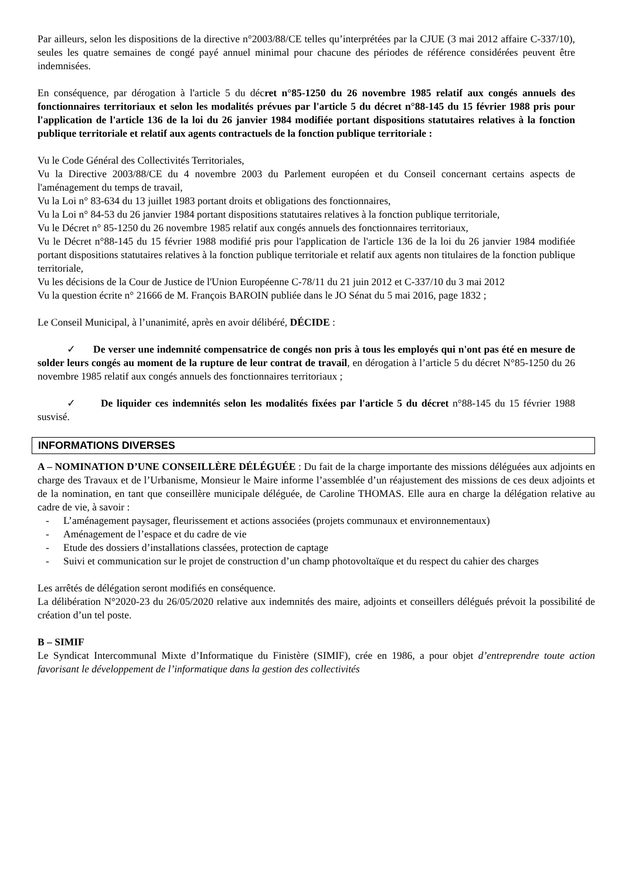Par ailleurs, selon les dispositions de la directive n°2003/88/CE telles qu’interprétées par la CJUE (3 mai 2012 affaire C-337/10), seules les quatre semaines de congé payé annuel minimal pour chacune des périodes de référence considérées peuvent être indemnisées.
En conséquence, par dérogation à l'article 5 du décret n°85-1250 du 26 novembre 1985 relatif aux congés annuels des fonctionnaires territoriaux et selon les modalités prévues par l'article 5 du décret n°88-145 du 15 février 1988 pris pour l'application de l'article 136 de la loi du 26 janvier 1984 modifiée portant dispositions statutaires relatives à la fonction publique territoriale et relatif aux agents contractuels de la fonction publique territoriale :
Vu le Code Général des Collectivités Territoriales,
Vu la Directive 2003/88/CE du 4 novembre 2003 du Parlement européen et du Conseil concernant certains aspects de l'aménagement du temps de travail,
Vu la Loi n° 83-634 du 13 juillet 1983 portant droits et obligations des fonctionnaires,
Vu la Loi n° 84-53 du 26 janvier 1984 portant dispositions statutaires relatives à la fonction publique territoriale,
Vu le Décret n° 85-1250 du 26 novembre 1985 relatif aux congés annuels des fonctionnaires territoriaux,
Vu le Décret n°88-145 du 15 février 1988 modifié pris pour l'application de l'article 136 de la loi du 26 janvier 1984 modifiée portant dispositions statutaires relatives à la fonction publique territoriale et relatif aux agents non titulaires de la fonction publique territoriale,
Vu les décisions de la Cour de Justice de l'Union Européenne C-78/11 du 21 juin 2012 et C-337/10 du 3 mai 2012
Vu la question écrite n° 21666 de M. François BAROIN publiée dans le JO Sénat du 5 mai 2016, page 1832 ;
Le Conseil Municipal, à l’unanimité, après en avoir délibéré, DÉCIDE :
✓ De verser une indemnité compensatrice de congés non pris à tous les employés qui n'ont pas été en mesure de solder leurs congés au moment de la rupture de leur contrat de travail, en dérogation à l’article 5 du décret N°85-1250 du 26 novembre 1985 relatif aux congés annuels des fonctionnaires territoriaux ;
✓ De liquider ces indemnités selon les modalités fixées par l'article 5 du décret n°88-145 du 15 février 1988 susvisé.
INFORMATIONS DIVERSES
A – NOMINATION D’UNE CONSEILLÈRE DÉLÉGUÉE : Du fait de la charge importante des missions déléguées aux adjoints en charge des Travaux et de l’Urbanisme, Monsieur le Maire informe l’assemblée d’un réajustement des missions de ces deux adjoints et de la nomination, en tant que conseillère municipale déléguée, de Caroline THOMAS. Elle aura en charge la délégation relative au cadre de vie, à savoir :
- L’aménagement paysager, fleurissement et actions associées (projets communaux et environnementaux)
- Aménagement de l’espace et du cadre de vie
- Etude des dossiers d’installations classées, protection de captage
- Suivi et communication sur le projet de construction d’un champ photovoltaïque et du respect du cahier des charges
Les arrêtés de délégation seront modifiés en conséquence.
La délibération N°2020-23 du 26/05/2020 relative aux indemnités des maire, adjoints et conseillers délégués prévoit la possibilité de création d’un tel poste.
B – SIMIF
Le Syndicat Intercommunal Mixte d’Informatique du Finistère (SIMIF), crée en 1986, a pour objet d’entreprendre toute action favorisant le développement de l’informatique dans la gestion des collectivités